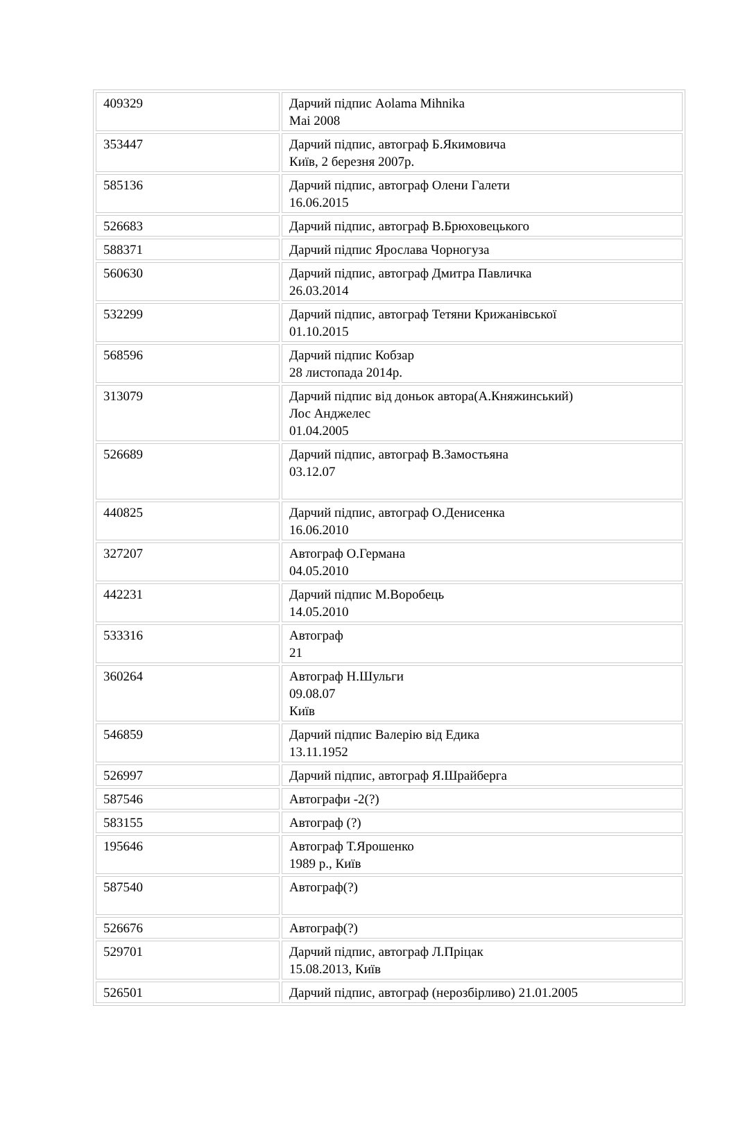| 409329 | Дарчий підпис Aolama Mihnika Mai 2008 |
| 353447 | Дарчий підпис, автограф Б.Якимовича Київ, 2 березня 2007р. |
| 585136 | Дарчий підпис, автограф Олени Галети 16.06.2015 |
| 526683 | Дарчий підпис, автограф В.Брюховецького |
| 588371 | Дарчий підпис Ярослава Чорногуза |
| 560630 | Дарчий підпис, автограф Дмитра Павличка 26.03.2014 |
| 532299 | Дарчий підпис, автограф Тетяни Крижанівської 01.10.2015 |
| 568596 | Дарчий підпис Кобзар 28 листопада 2014р. |
| 313079 | Дарчий підпис від доньок автора(А.Княжинський) Лос Анджелес 01.04.2005 |
| 526689 | Дарчий підпис, автограф В.Замостьяна 03.12.07 |
| 440825 | Дарчий підпис, автограф О.Денисенка 16.06.2010 |
| 327207 | Автограф О.Германа 04.05.2010 |
| 442231 | Дарчий підпис М.Воробець 14.05.2010 |
| 533316 | Автограф 21 |
| 360264 | Автограф Н.Шульги 09.08.07 Київ |
| 546859 | Дарчий підпис Валерію від Едика 13.11.1952 |
| 526997 | Дарчий підпис, автограф Я.Шрайберга |
| 587546 | Автографи -2(?) |
| 583155 | Автограф (?) |
| 195646 | Автограф Т.Ярошенко 1989 р., Київ |
| 587540 | Автограф(?) |
| 526676 | Автограф(?) |
| 529701 | Дарчий підпис, автограф Л.Пріцак 15.08.2013, Київ |
| 526501 | Дарчий підпис, автограф (нерозбірливо) 21.01.2005 |